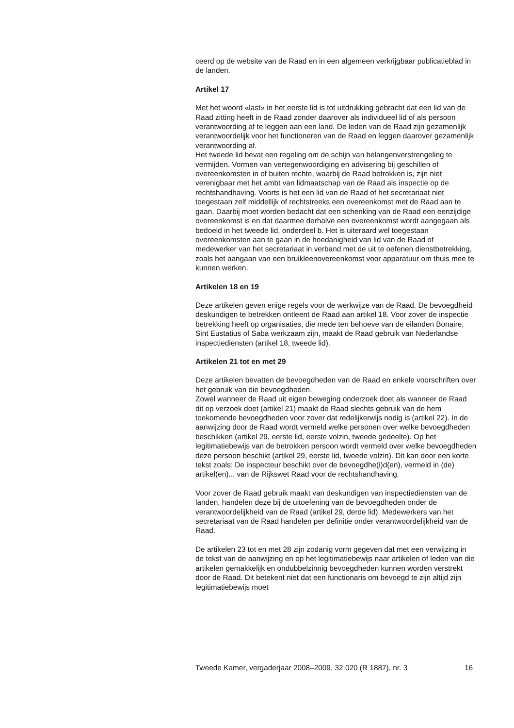ceerd op de website van de Raad en in een algemeen verkrijgbaar publicatieblad in de landen.
Artikel 17
Met het woord «last» in het eerste lid is tot uitdrukking gebracht dat een lid van de Raad zitting heeft in de Raad zonder daarover als individueel lid of als persoon verantwoording af te leggen aan een land. De leden van de Raad zijn gezamenlijk verantwoordelijk voor het functioneren van de Raad en leggen daarover gezamenlijk verantwoording af.
Het tweede lid bevat een regeling om de schijn van belangenverstrengeling te vermijden. Vormen van vertegenwoordiging en advisering bij geschillen of overeenkomsten in of buiten rechte, waarbij de Raad betrokken is, zijn niet verenigbaar met het ambt van lidmaatschap van de Raad als inspectie op de rechtshandhaving. Voorts is het een lid van de Raad of het secretariaat niet toegestaan zelf middellijk of rechtstreeks een overeenkomst met de Raad aan te gaan. Daarbij moet worden bedacht dat een schenking van de Raad een eenzijdige overeenkomst is en dat daarmee derhalve een overeenkomst wordt aangegaan als bedoeld in het tweede lid, onderdeel b. Het is uiteraard wel toegestaan overeenkomsten aan te gaan in de hoedanigheid van lid van de Raad of medewerker van het secretariaat in verband met de uit te oefenen dienstbetrekking, zoals het aangaan van een bruikleenovereenkomst voor apparatuur om thuis mee te kunnen werken.
Artikelen 18 en 19
Deze artikelen geven enige regels voor de werkwijze van de Raad. De bevoegdheid deskundigen te betrekken ontleent de Raad aan artikel 18. Voor zover de inspectie betrekking heeft op organisaties, die mede ten behoeve van de eilanden Bonaire, Sint Eustatius of Saba werkzaam zijn, maakt de Raad gebruik van Nederlandse inspectiediensten (artikel 18, tweede lid).
Artikelen 21 tot en met 29
Deze artikelen bevatten de bevoegdheden van de Raad en enkele voorschriften over het gebruik van die bevoegdheden.
Zowel wanneer de Raad uit eigen beweging onderzoek doet als wanneer de Raad dit op verzoek doet (artikel 21) maakt de Raad slechts gebruik van de hem toekomende bevoegdheden voor zover dat redelijkerwijs nodig is (artikel 22). In de aanwijzing door de Raad wordt vermeld welke personen over welke bevoegdheden beschikken (artikel 29, eerste lid, eerste volzin, tweede gedeelte). Op het legitimatiebewijs van de betrokken persoon wordt vermeld over welke bevoegdheden deze persoon beschikt (artikel 29, eerste lid, tweede volzin). Dit kan door een korte tekst zoals: De inspecteur beschikt over de bevoegdhe(i)d(en), vermeld in (de) artikel(en)... van de Rijkswet Raad voor de rechtshandhaving.
Voor zover de Raad gebruik maakt van deskundigen van inspectiediensten van de landen, handelen deze bij de uitoefening van de bevoegdheden onder de verantwoordelijkheid van de Raad (artikel 29, derde lid). Medewerkers van het secretariaat van de Raad handelen per definitie onder verantwoordelijkheid van de Raad.
De artikelen 23 tot en met 28 zijn zodanig vorm gegeven dat met een verwijzing in de tekst van de aanwijzing en op het legitimatiebewijs naar artikelen of leden van die artikelen gemakkelijk en ondubbelzinnig bevoegdheden kunnen worden verstrekt door de Raad. Dit betekent niet dat een functionaris om bevoegd te zijn altijd zijn legitimatiebewijs moet
Tweede Kamer, vergaderjaar 2008–2009, 32 020 (R 1887), nr. 3 16